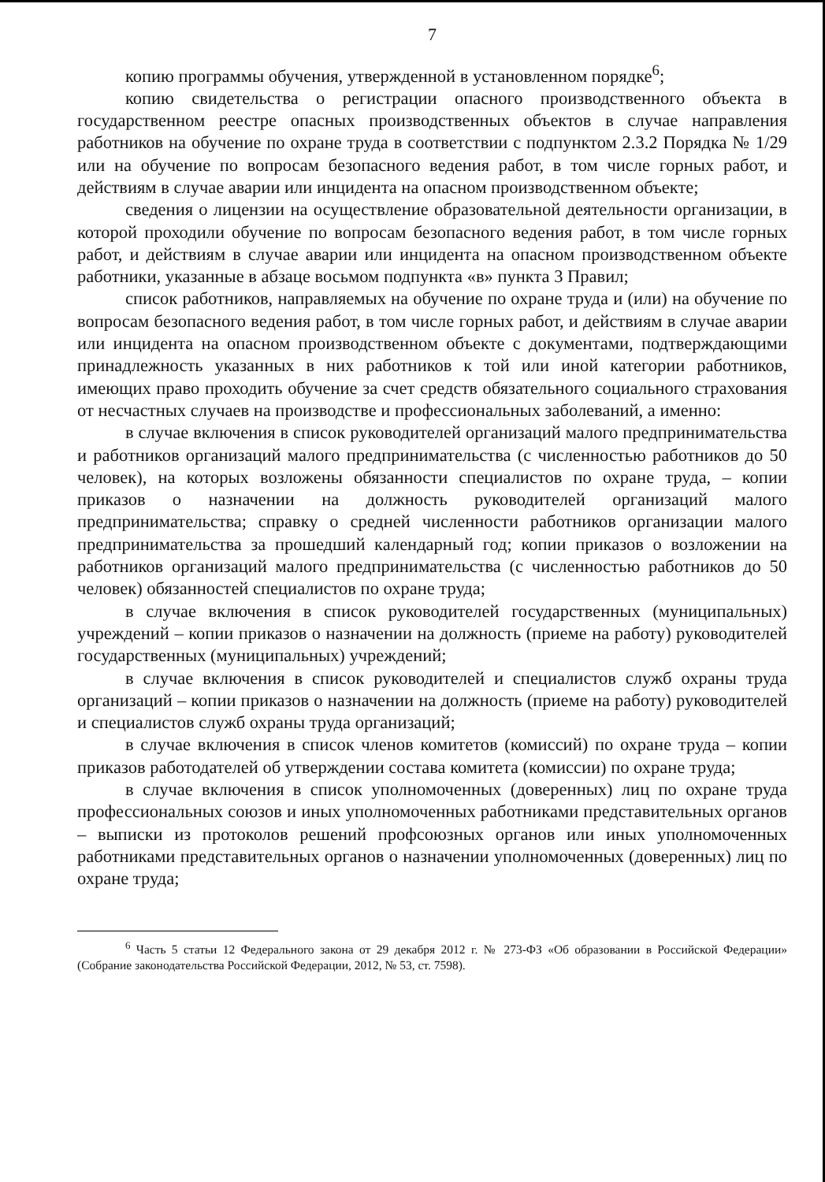7
копию программы обучения, утвержденной в установленном порядке<sup>6</sup>;
копию свидетельства о регистрации опасного производственного объекта в государственном реестре опасных производственных объектов в случае направления работников на обучение по охране труда в соответствии с подпунктом 2.3.2 Порядка № 1/29 или на обучение по вопросам безопасного ведения работ, в том числе горных работ, и действиям в случае аварии или инцидента на опасном производственном объекте;
сведения о лицензии на осуществление образовательной деятельности организации, в которой проходили обучение по вопросам безопасного ведения работ, в том числе горных работ, и действиям в случае аварии или инцидента на опасном производственном объекте работники, указанные в абзаце восьмом подпункта «в» пункта 3 Правил;
список работников, направляемых на обучение по охране труда и (или) на обучение по вопросам безопасного ведения работ, в том числе горных работ, и действиям в случае аварии или инцидента на опасном производственном объекте с документами, подтверждающими принадлежность указанных в них работников к той или иной категории работников, имеющих право проходить обучение за счет средств обязательного социального страхования от несчастных случаев на производстве и профессиональных заболеваний, а именно:
в случае включения в список руководителей организаций малого предпринимательства и работников организаций малого предпринимательства (с численностью работников до 50 человек), на которых возложены обязанности специалистов по охране труда, – копии приказов о назначении на должность руководителей организаций малого предпринимательства; справку о средней численности работников организации малого предпринимательства за прошедший календарный год; копии приказов о возложении на работников организаций малого предпринимательства (с численностью работников до 50 человек) обязанностей специалистов по охране труда;
в случае включения в список руководителей государственных (муниципальных) учреждений – копии приказов о назначении на должность (приеме на работу) руководителей государственных (муниципальных) учреждений;
в случае включения в список руководителей и специалистов служб охраны труда организаций – копии приказов о назначении на должность (приеме на работу) руководителей и специалистов служб охраны труда организаций;
в случае включения в список членов комитетов (комиссий) по охране труда – копии приказов работодателей об утверждении состава комитета (комиссии) по охране труда;
в случае включения в список уполномоченных (доверенных) лиц по охране труда профессиональных союзов и иных уполномоченных работниками представительных органов – выписки из протоколов решений профсоюзных органов или иных уполномоченных работниками представительных органов о назначении уполномоченных (доверенных) лиц по охране труда;
<sup>6</sup> Часть 5 статьи 12 Федерального закона от 29 декабря 2012 г. № 273-ФЗ «Об образовании в Российской Федерации» (Собрание законодательства Российской Федерации, 2012, № 53, ст. 7598).